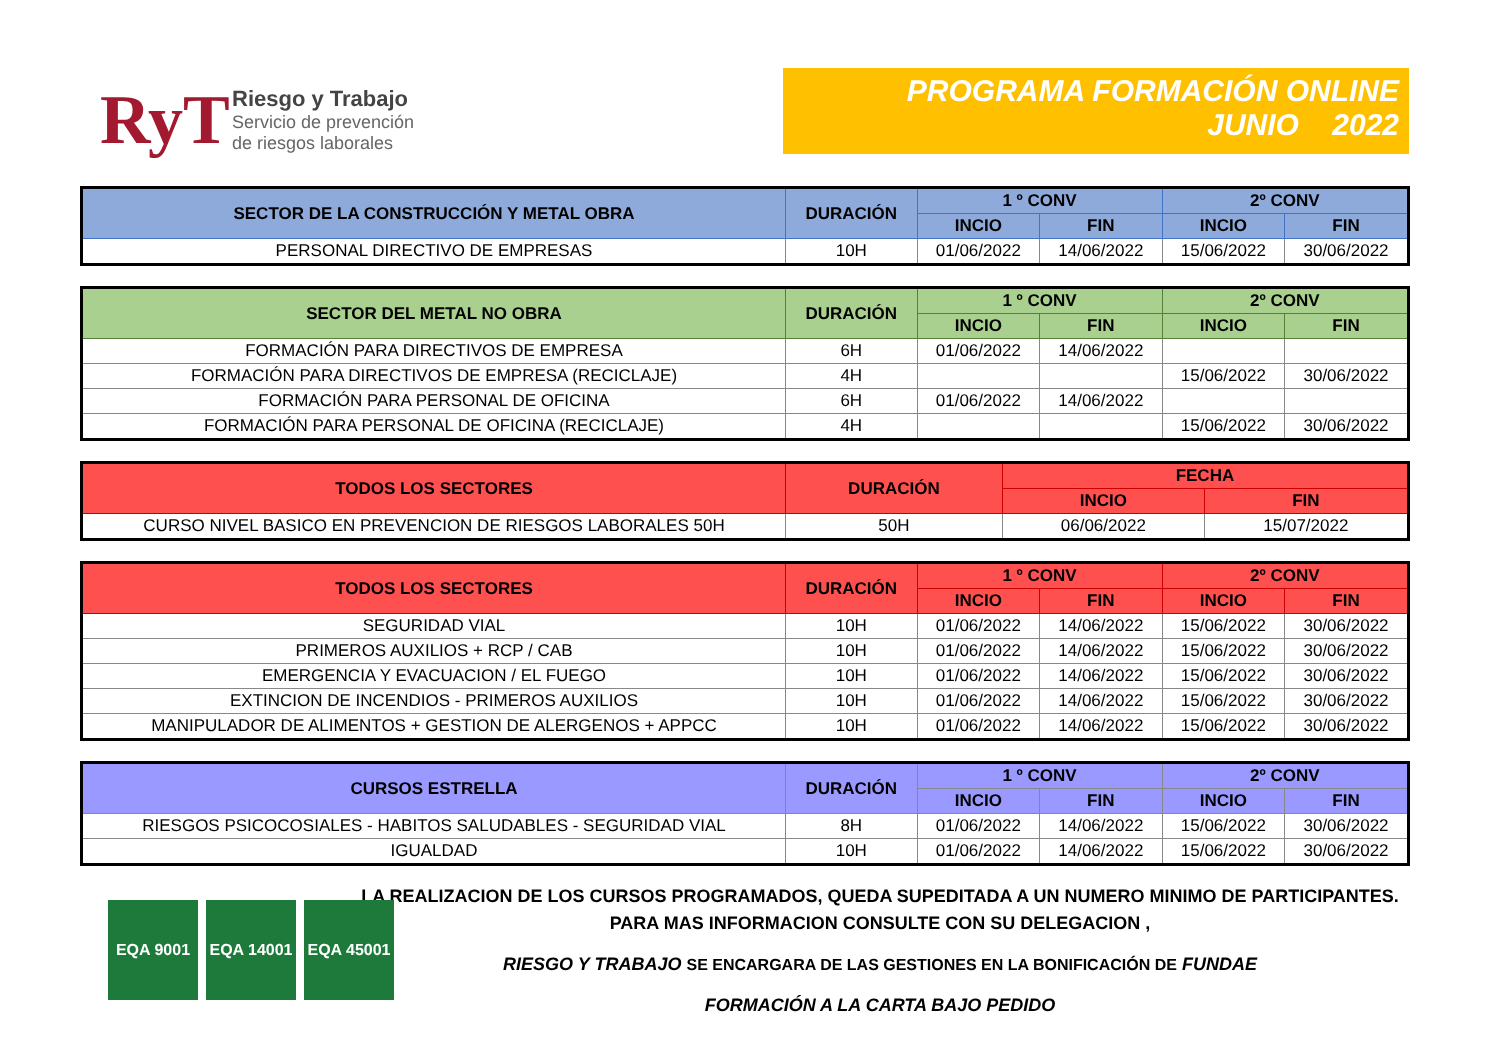RyT
Riesgo y Trabajo
Servicio de prevención
de riesgos laborales
PROGRAMA FORMACIÓN ONLINE
JUNIO 2022
| SECTOR DE LA CONSTRUCCIÓN Y METAL OBRA | DURACIÓN | 1 º CONV | | 2º CONV | |
| --- | --- | --- | --- | --- | --- |
| | | INCIO | FIN | INCIO | FIN |
| PERSONAL DIRECTIVO DE EMPRESAS | 10H | 01/06/2022 | 14/06/2022 | 15/06/2022 | 30/06/2022 |
| SECTOR DEL METAL NO OBRA | DURACIÓN | 1 º CONV | | 2º CONV | |
| --- | --- | --- | --- | --- | --- |
| | | INCIO | FIN | INCIO | FIN |
| FORMACIÓN PARA DIRECTIVOS DE EMPRESA | 6H | 01/06/2022 | 14/06/2022 | | |
| FORMACIÓN PARA DIRECTIVOS DE EMPRESA (RECICLAJE) | 4H | | | 15/06/2022 | 30/06/2022 |
| FORMACIÓN PARA PERSONAL DE OFICINA | 6H | 01/06/2022 | 14/06/2022 | | |
| FORMACIÓN PARA PERSONAL DE OFICINA (RECICLAJE) | 4H | | | 15/06/2022 | 30/06/2022 |
| TODOS LOS SECTORES | DURACIÓN | FECHA | |
| --- | --- | --- | --- |
| | | INCIO | FIN |
| CURSO NIVEL BASICO EN PREVENCION DE RIESGOS LABORALES 50H | 50H | 06/06/2022 | 15/07/2022 |
| TODOS LOS SECTORES | DURACIÓN | 1 º CONV | | 2º CONV | |
| --- | --- | --- | --- | --- | --- |
| | | INCIO | FIN | INCIO | FIN |
| SEGURIDAD VIAL | 10H | 01/06/2022 | 14/06/2022 | 15/06/2022 | 30/06/2022 |
| PRIMEROS AUXILIOS + RCP / CAB | 10H | 01/06/2022 | 14/06/2022 | 15/06/2022 | 30/06/2022 |
| EMERGENCIA Y EVACUACION / EL FUEGO | 10H | 01/06/2022 | 14/06/2022 | 15/06/2022 | 30/06/2022 |
| EXTINCION DE INCENDIOS - PRIMEROS AUXILIOS | 10H | 01/06/2022 | 14/06/2022 | 15/06/2022 | 30/06/2022 |
| MANIPULADOR DE ALIMENTOS + GESTION DE ALERGENOS + APPCC | 10H | 01/06/2022 | 14/06/2022 | 15/06/2022 | 30/06/2022 |
| CURSOS ESTRELLA | DURACIÓN | 1 º CONV | | 2º CONV | |
| --- | --- | --- | --- | --- | --- |
| | | INCIO | FIN | INCIO | FIN |
| RIESGOS PSICOCOSIALES - HABITOS SALUDABLES - SEGURIDAD VIAL | 8H | 01/06/2022 | 14/06/2022 | 15/06/2022 | 30/06/2022 |
| IGUALDAD | 10H | 01/06/2022 | 14/06/2022 | 15/06/2022 | 30/06/2022 |
LA REALIZACION DE LOS CURSOS PROGRAMADOS, QUEDA SUPEDITADA A UN NUMERO MINIMO DE PARTICIPANTES.
PARA MAS INFORMACION CONSULTE CON SU DELEGACION ,
RIESGO Y TRABAJO SE ENCARGARA DE LAS GESTIONES EN LA BONIFICACIÓN DE FUNDAE
FORMACIÓN A LA CARTA BAJO PEDIDO
EQA 9001 EQA 14001 EQA 45001